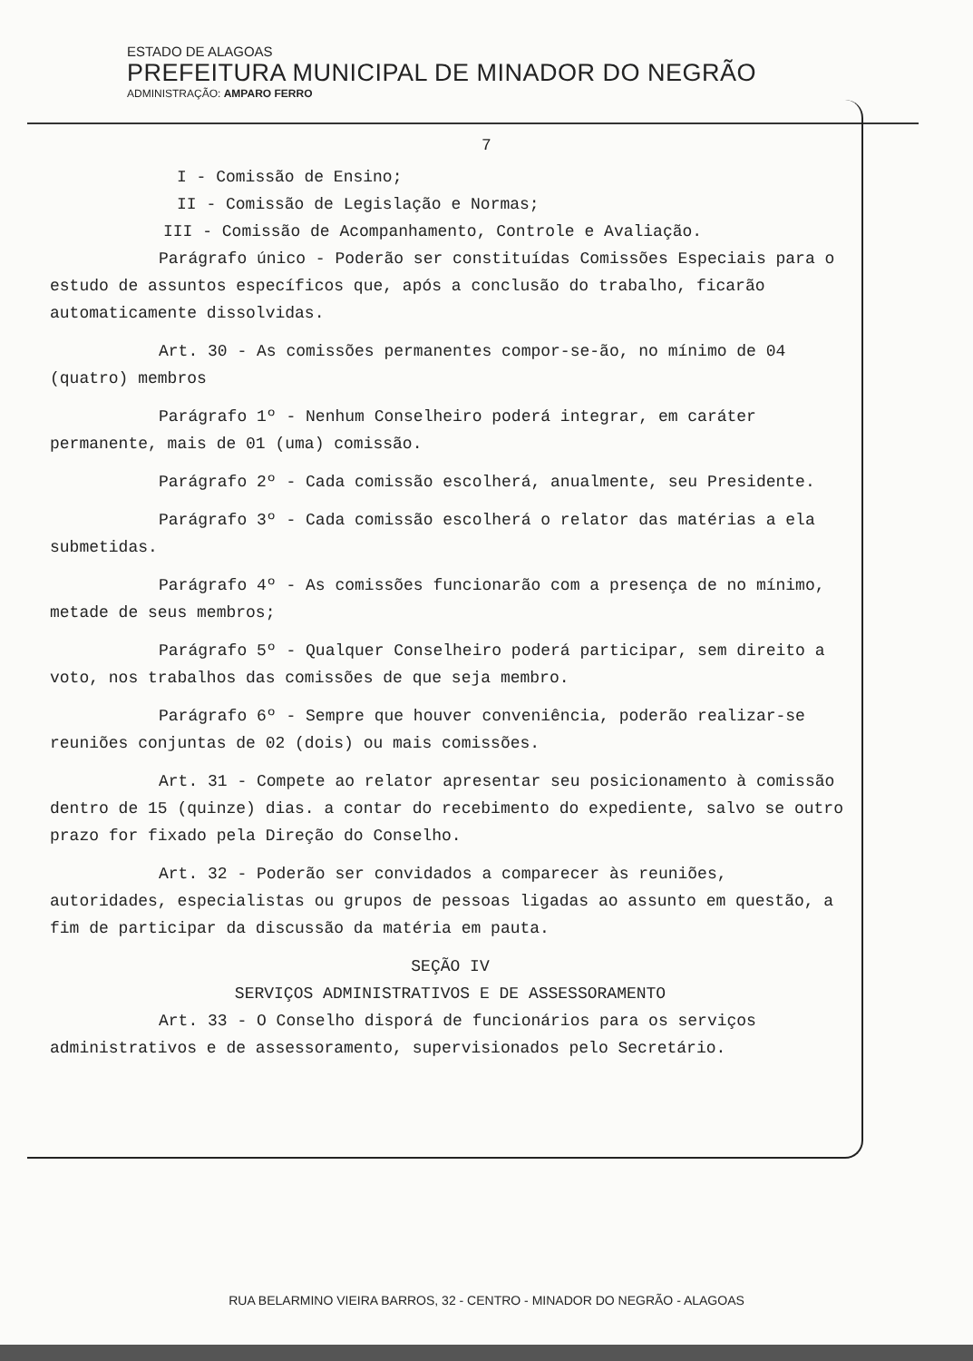ESTADO DE ALAGOAS
PREFEITURA MUNICIPAL DE MINADOR DO NEGRÃO
ADMINISTRAÇÃO: AMPARO FERRO
7
I - Comissão de Ensino;
II - Comissão de Legislação e Normas;
III - Comissão de Acompanhamento, Controle e Avaliação.
Parágrafo único - Poderão ser constituídas Comissões Especiais para o estudo de assuntos específicos que, após a conclusão do trabalho, ficarão automaticamente dissolvidas.
Art. 30 - As comissões permanentes compor-se-ão, no mínimo de 04 (quatro) membros
Parágrafo 1º - Nenhum Conselheiro poderá integrar, em caráter permanente, mais de 01 (uma) comissão.
Parágrafo 2º - Cada comissão escolherá, anualmente, seu Presidente.
Parágrafo 3º - Cada comissão escolherá o relator das matérias a ela submetidas.
Parágrafo 4º - As comissões funcionarão com a presença de no mínimo, metade de seus membros;
Parágrafo 5º - Qualquer Conselheiro poderá participar, sem direito a voto, nos trabalhos das comissões de que seja membro.
Parágrafo 6º - Sempre que houver conveniência, poderão realizar-se reuniões conjuntas de 02 (dois) ou mais comissões.
Art. 31 - Compete ao relator apresentar seu posicionamento à comissão dentro de 15 (quinze) dias. a contar do recebimento do expediente, salvo se outro prazo for fixado pela Direção do Conselho.
Art. 32 - Poderão ser convidados a comparecer às reuniões, autoridades, especialistas ou grupos de pessoas ligadas ao assunto em questão, a fim de participar da discussão da matéria em pauta.
SEÇÃO IV
SERVIÇOS ADMINISTRATIVOS E DE ASSESSORAMENTO
Art. 33 - O Conselho disporá de funcionários para os serviços administrativos e de assessoramento, supervisionados pelo Secretário.
RUA BELARMINO VIEIRA BARROS, 32 - CENTRO - MINADOR DO NEGRÃO - ALAGOAS